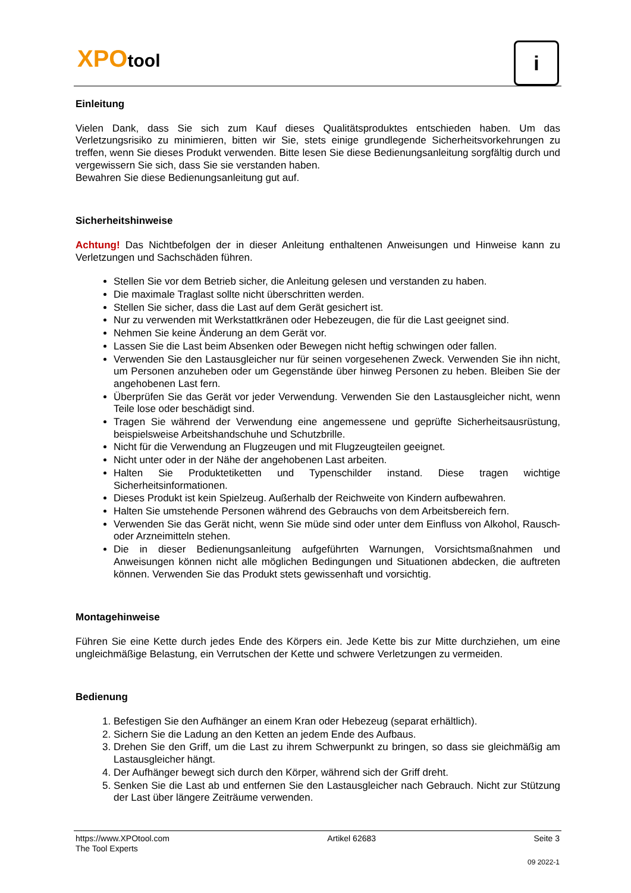XPOtool i
Einleitung
Vielen Dank, dass Sie sich zum Kauf dieses Qualitätsproduktes entschieden haben. Um das Verletzungsrisiko zu minimieren, bitten wir Sie, stets einige grundlegende Sicherheitsvorkehrungen zu treffen, wenn Sie dieses Produkt verwenden. Bitte lesen Sie diese Bedienungsanleitung sorgfältig durch und vergewissern Sie sich, dass Sie sie verstanden haben.
Bewahren Sie diese Bedienungsanleitung gut auf.
Sicherheitshinweise
Achtung! Das Nichtbefolgen der in dieser Anleitung enthaltenen Anweisungen und Hinweise kann zu Verletzungen und Sachschäden führen.
Stellen Sie vor dem Betrieb sicher, die Anleitung gelesen und verstanden zu haben.
Die maximale Traglast sollte nicht überschritten werden.
Stellen Sie sicher, dass die Last auf dem Gerät gesichert ist.
Nur zu verwenden mit Werkstattkränen oder Hebezeugen, die für die Last geeignet sind.
Nehmen Sie keine Änderung an dem Gerät vor.
Lassen Sie die Last beim Absenken oder Bewegen nicht heftig schwingen oder fallen.
Verwenden Sie den Lastausgleicher nur für seinen vorgesehenen Zweck. Verwenden Sie ihn nicht, um Personen anzuheben oder um Gegenstände über hinweg Personen zu heben. Bleiben Sie der angehobenen Last fern.
Überprüfen Sie das Gerät vor jeder Verwendung. Verwenden Sie den Lastausgleicher nicht, wenn Teile lose oder beschädigt sind.
Tragen Sie während der Verwendung eine angemessene und geprüfte Sicherheitsausrüstung, beispielsweise Arbeitshandschuhe und Schutzbrille.
Nicht für die Verwendung an Flugzeugen und mit Flugzeugteilen geeignet.
Nicht unter oder in der Nähe der angehobenen Last arbeiten.
Halten Sie Produktetiketten und Typenschilder instand. Diese tragen wichtige Sicherheitsinformationen.
Dieses Produkt ist kein Spielzeug. Außerhalb der Reichweite von Kindern aufbewahren.
Halten Sie umstehende Personen während des Gebrauchs von dem Arbeitsbereich fern.
Verwenden Sie das Gerät nicht, wenn Sie müde sind oder unter dem Einfluss von Alkohol, Rausch- oder Arzneimitteln stehen.
Die in dieser Bedienungsanleitung aufgeführten Warnungen, Vorsichtsmaßnahmen und Anweisungen können nicht alle möglichen Bedingungen und Situationen abdecken, die auftreten können. Verwenden Sie das Produkt stets gewissenhaft und vorsichtig.
Montagehinweise
Führen Sie eine Kette durch jedes Ende des Körpers ein. Jede Kette bis zur Mitte durchziehen, um eine ungleichmäßige Belastung, ein Verrutschen der Kette und schwere Verletzungen zu vermeiden.
Bedienung
1. Befestigen Sie den Aufhänger an einem Kran oder Hebezeug (separat erhältlich).
2. Sichern Sie die Ladung an den Ketten an jedem Ende des Aufbaus.
3. Drehen Sie den Griff, um die Last zu ihrem Schwerpunkt zu bringen, so dass sie gleichmäßig am Lastausgleicher hängt.
4. Der Aufhänger bewegt sich durch den Körper, während sich der Griff dreht.
5. Senken Sie die Last ab und entfernen Sie den Lastausgleicher nach Gebrauch. Nicht zur Stützung der Last über längere Zeiträume verwenden.
https://www.XPOtool.com
The Tool Experts Artikel 62683 Seite 3
09 2022-1